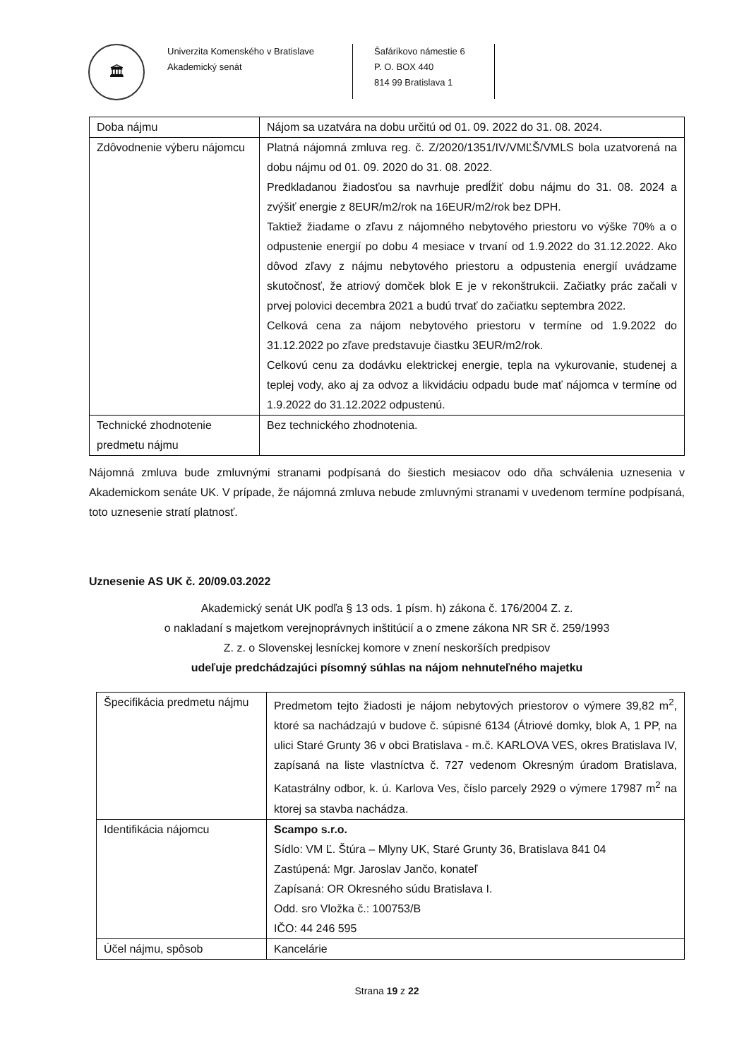🏛
Univerzita Komenského v Bratislave
Akademický senát
Šafárikovo námestie 6
P. O. BOX 440
814 99 Bratislava 1
| Doba nájmu | Nájom sa uzatvára na dobu určitú od 01. 09. 2022 do 31. 08. 2024. |
| Zdôvodnenie výberu nájomcu | Platná nájomná zmluva reg. č. Z/2020/1351/IV/VMĽŠ/VMLS bola uzatvorená na dobu nájmu od 01. 09. 2020 do 31. 08. 2022. Predkladanou žiadosťou sa navrhuje predĺžiť dobu nájmu do 31. 08. 2024 a zvýšiť energie z 8EUR/m2/rok na 16EUR/m2/rok bez DPH. Taktiež žiadame o zľavu z nájomného nebytového priestoru vo výške 70% a o odpustenie energií po dobu 4 mesiace v trvaní od 1.9.2022 do 31.12.2022. Ako dôvod zľavy z nájmu nebytového priestoru a odpustenia energií uvádzame skutočnosť, že atriový domček blok E je v rekonštrukcii. Začiatky prác začali v prvej polovici decembra 2021 a budú trvať do začiatku septembra 2022. Celková cena za nájom nebytového priestoru v termíne od 1.9.2022 do 31.12.2022 po zľave predstavuje čiastku 3EUR/m2/rok. Celkovú cenu za dodávku elektrickej energie, tepla na vykurovanie, studenej a teplej vody, ako aj za odvoz a likvidáciu odpadu bude mať nájomca v termíne od 1.9.2022 do 31.12.2022 odpustenú. |
| Technické zhodnotenie predmetu nájmu | Bez technického zhodnotenia. |
Nájomná zmluva bude zmluvnými stranami podpísaná do šiestich mesiacov odo dňa schválenia uznesenia v Akademickom senáte UK. V prípade, že nájomná zmluva nebude zmluvnými stranami v uvedenom termíne podpísaná, toto uznesenie stratí platnosť.
Uznesenie AS UK č. 20/09.03.2022
Akademický senát UK podľa § 13 ods. 1 písm. h) zákona č. 176/2004 Z. z.
o nakladaní s majetkom verejnoprávnych inštitúcií a o zmene zákona NR SR č. 259/1993
Z. z. o Slovenskej lesníckej komore v znení neskorších predpisov
udeľuje predchádzajúci písomný súhlas na nájom nehnuteľného majetku
| Špecifikácia predmetu nájmu | Predmetom tejto žiadosti je nájom nebytových priestorov o výmere 39,82 m<sup>2</sup>, ktoré sa nachádzajú v budove č. súpisné 6134 (Átriové domky, blok A, 1 PP, na ulici Staré Grunty 36 v obci Bratislava - m.č. KARLOVA VES, okres Bratislava IV, zapísaná na liste vlastníctva č. 727 vedenom Okresným úradom Bratislava, Katastrálny odbor, k. ú. Karlova Ves, číslo parcely 2929 o výmere 17987 m<sup>2</sup> na ktorej sa stavba nachádza. |
| Identifikácia nájomcu | Scampo s.r.o. Sídlo: VM Ľ. Štúra – Mlyny UK, Staré Grunty 36, Bratislava 841 04 Zastúpená: Mgr. Jaroslav Jančo, konateľ Zapísaná: OR Okresného súdu Bratislava I. Odd. sro Vložka č.: 100753/B IČO: 44 246 595 |
| Účel nájmu, spôsob | Kancelárie |
Strana 19 z 22